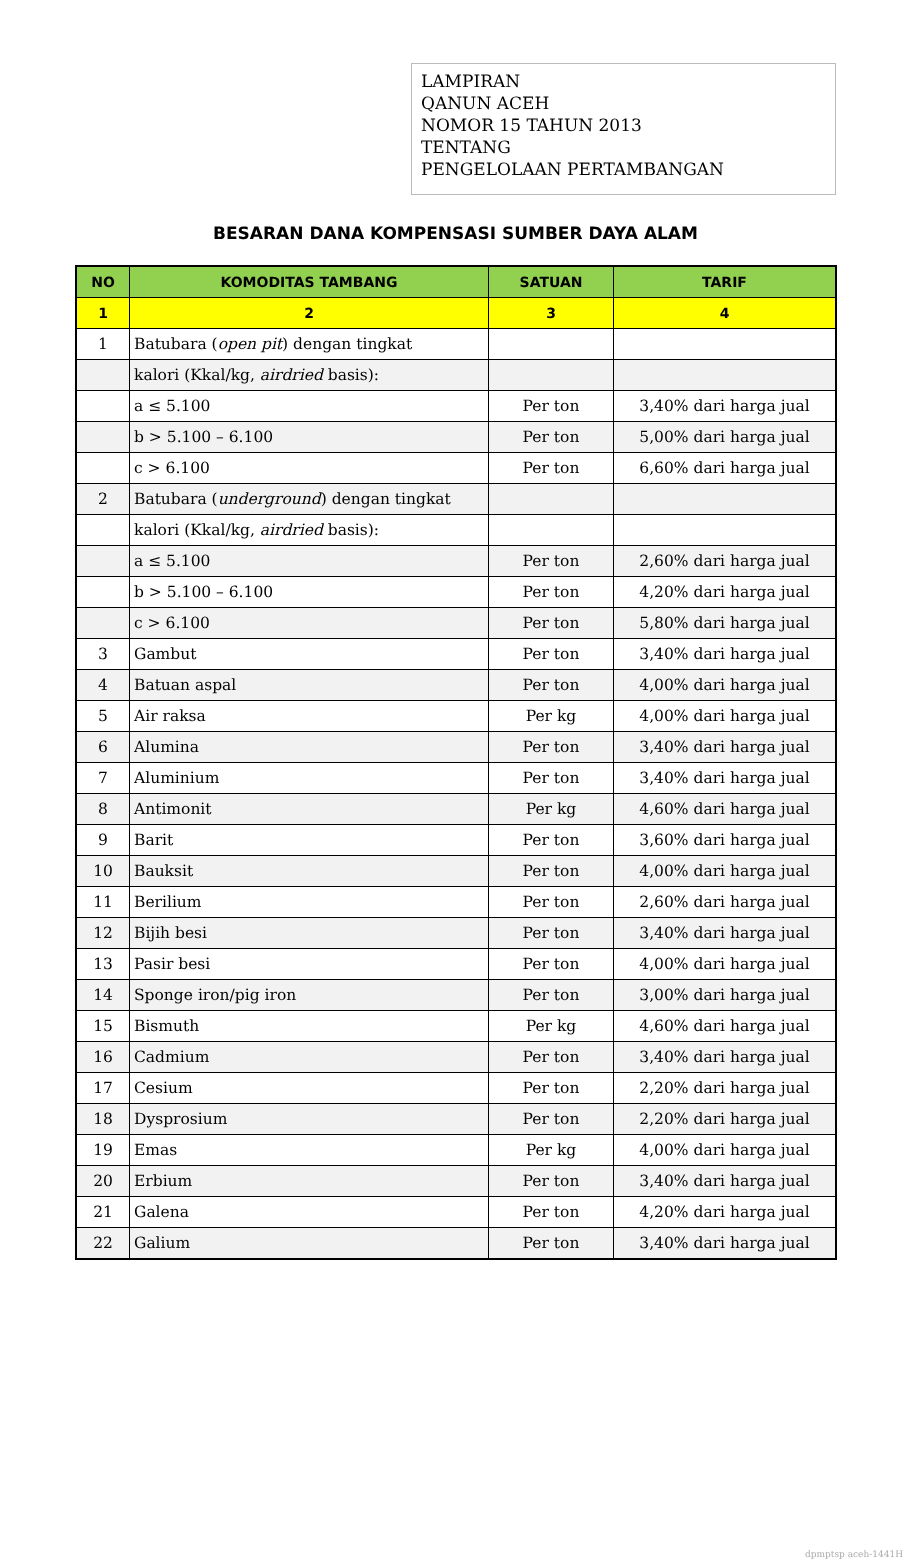LAMPIRAN
QANUN ACEH
NOMOR 15 TAHUN 2013
TENTANG
PENGELOLAAN PERTAMBANGAN
BESARAN DANA KOMPENSASI SUMBER DAYA ALAM
| NO | KOMODITAS TAMBANG | SATUAN | TARIF |
| --- | --- | --- | --- |
| 1 | 2 | 3 | 4 |
| 1 | Batubara ( open pit ) dengan tingkat | | |
| | kalori (Kkal/kg, airdried basis): | | |
| | a ≤ 5.100 | Per ton | 3,40% dari harga jual |
| | b > 5.100 – 6.100 | Per ton | 5,00% dari harga jual |
| | c > 6.100 | Per ton | 6,60% dari harga jual |
| 2 | Batubara ( underground ) dengan tingkat | | |
| | kalori (Kkal/kg, airdried basis): | | |
| | a ≤ 5.100 | Per ton | 2,60% dari harga jual |
| | b > 5.100 – 6.100 | Per ton | 4,20% dari harga jual |
| | c > 6.100 | Per ton | 5,80% dari harga jual |
| 3 | Gambut | Per ton | 3,40% dari harga jual |
| 4 | Batuan aspal | Per ton | 4,00% dari harga jual |
| 5 | Air raksa | Per kg | 4,00% dari harga jual |
| 6 | Alumina | Per ton | 3,40% dari harga jual |
| 7 | Aluminium | Per ton | 3,40% dari harga jual |
| 8 | Antimonit | Per kg | 4,60% dari harga jual |
| 9 | Barit | Per ton | 3,60% dari harga jual |
| 10 | Bauksit | Per ton | 4,00% dari harga jual |
| 11 | Berilium | Per ton | 2,60% dari harga jual |
| 12 | Bijih besi | Per ton | 3,40% dari harga jual |
| 13 | Pasir besi | Per ton | 4,00% dari harga jual |
| 14 | Sponge iron/pig iron | Per ton | 3,00% dari harga jual |
| 15 | Bismuth | Per kg | 4,60% dari harga jual |
| 16 | Cadmium | Per ton | 3,40% dari harga jual |
| 17 | Cesium | Per ton | 2,20% dari harga jual |
| 18 | Dysprosium | Per ton | 2,20% dari harga jual |
| 19 | Emas | Per kg | 4,00% dari harga jual |
| 20 | Erbium | Per ton | 3,40% dari harga jual |
| 21 | Galena | Per ton | 4,20% dari harga jual |
| 22 | Galium | Per ton | 3,40% dari harga jual |
dpmptsp aceh-1441H